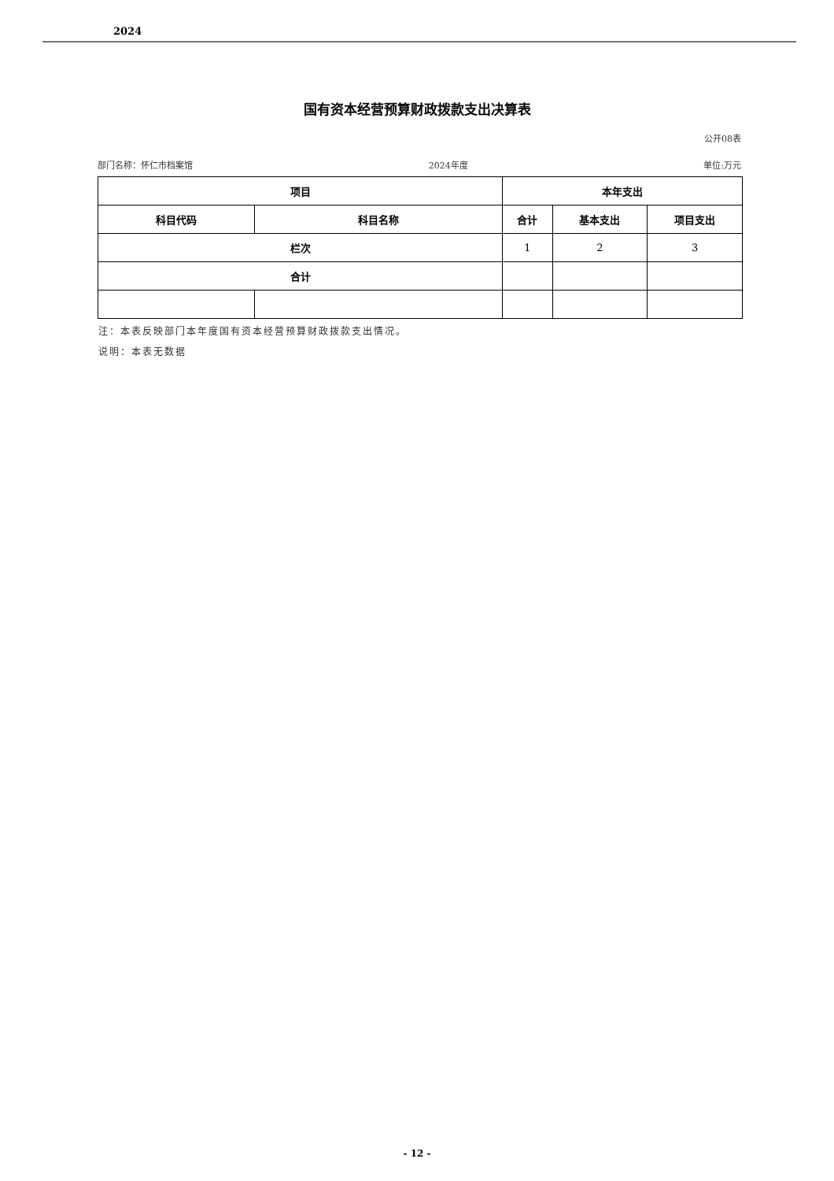2024
国有资本经营预算财政拨款支出决算表
公开08表
部门名称：怀仁市档案馆 2024年度 单位:万元
| 项目 | | 本年支出 | | |
| --- | --- | --- | --- | --- |
| 科目代码 | 科目名称 | 合计 | 基本支出 | 项目支出 |
| 栏次 | | 1 | 2 | 3 |
| 合计 | | | | |
注：本表反映部门本年度国有资本经营预算财政拨款支出情况。
说明：本表无数据
- 12 -